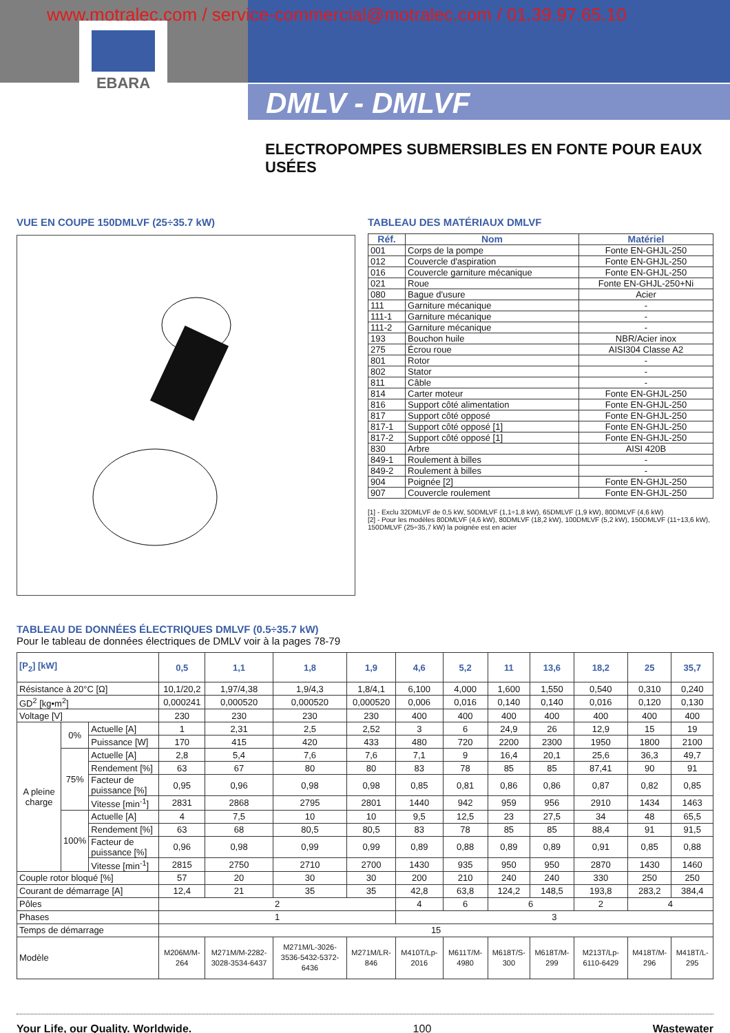www.motralec.com / service-commercial@motralec.com / 01.39.97.65.10
EBARA
DMLV - DMLVF
ELECTROPOMPES SUBMERSIBLES EN FONTE POUR EAUX USÉES
VUE EN COUPE 150DMLVF (25÷35.7 kW) TABLEAU DES MATÉRIAUX DMLVF
| Réf. | Nom | Matériel |
| --- | --- | --- |
| 001 | Corps de la pompe | Fonte EN-GHJL-250 |
| 012 | Couvercle d'aspiration | Fonte EN-GHJL-250 |
| 016 | Couvercle garniture mécanique | Fonte EN-GHJL-250 |
| 021 | Roue | Fonte EN-GHJL-250+Ni |
| 080 | Bague d'usure | Acier |
| 111 | Garniture mécanique | - |
| 111-1 | Garniture mécanique | - |
| 111-2 | Garniture mécanique | - |
| 193 | Bouchon huile | NBR/Acier inox |
| 275 | Écrou roue | AISI304 Classe A2 |
| 801 | Rotor | - |
| 802 | Stator | - |
| 811 | Câble | - |
| 814 | Carter moteur | Fonte EN-GHJL-250 |
| 816 | Support côté alimentation | Fonte EN-GHJL-250 |
| 817 | Support côté opposé | Fonte EN-GHJL-250 |
| 817-1 | Support côté opposé [1] | Fonte EN-GHJL-250 |
| 817-2 | Support côté opposé [1] | Fonte EN-GHJL-250 |
| 830 | Arbre | AISI 420B |
| 849-1 | Roulement à billes | - |
| 849-2 | Roulement à billes | - |
| 904 | Poignée [2] | Fonte EN-GHJL-250 |
| 907 | Couvercle roulement | Fonte EN-GHJL-250 |
[1] - Exclu 32DMLVF de 0,5 kW, 50DMLVF (1,1÷1,8 kW), 65DMLVF (1,9 kW), 80DMLVF (4,6 kW)
[2] - Pour les modèles 80DMLVF (4,6 kW), 80DMLVF (18,2 kW), 100DMLVF (5,2 kW), 150DMLVF (11÷13,6 kW), 150DMLVF (25÷35,7 kW) la poignée est en acier
TABLEAU DE DONNÉES ÉLECTRIQUES DMLVF (0.5÷35.7 kW)
Pour le tableau de données électriques de DMLV voir à la pages 78-79
| [P<sub>2</sub>] [kW] | | | 0,5 | 1,1 | 1,8 | 1,9 | 4,6 | 5,2 | 11 | 13,6 | 18,2 | 25 | 35,7 |
| --- | --- | --- | --- | --- | --- | --- | --- | --- | --- | --- | --- | --- | --- |
| Résistance à 20°C [Ω] | | | 10,1/20,2 | 1,97/4,38 | 1,9/4,3 | 1,8/4,1 | 6,100 | 4,000 | 1,600 | 1,550 | 0,540 | 0,310 | 0,240 |
| GD<sup>2</sup> [kg•m<sup>2</sup>] | | | 0,000241 | 0,000520 | 0,000520 | 0,000520 | 0,006 | 0,016 | 0,140 | 0,140 | 0,016 | 0,120 | 0,130 |
| Voltage [V] | | | 230 | 230 | 230 | 230 | 400 | 400 | 400 | 400 | 400 | 400 | 400 |
| A pleine charge | 0% | Actuelle [A] | 1 | 2,31 | 2,5 | 2,52 | 3 | 6 | 24,9 | 26 | 12,9 | 15 | 19 |
| | | Puissance [W] | 170 | 415 | 420 | 433 | 480 | 720 | 2200 | 2300 | 1950 | 1800 | 2100 |
| | 75% | Actuelle [A] | 2,8 | 5,4 | 7,6 | 7,6 | 7,1 | 9 | 16,4 | 20,1 | 25,6 | 36,3 | 49,7 |
| | | Rendement [%] | 63 | 67 | 80 | 80 | 83 | 78 | 85 | 85 | 87,41 | 90 | 91 |
| | | Facteur de puissance [%] | 0,95 | 0,96 | 0,98 | 0,98 | 0,85 | 0,81 | 0,86 | 0,86 | 0,87 | 0,82 | 0,85 |
| | | Vitesse [min<sup>-1</sup>] | 2831 | 2868 | 2795 | 2801 | 1440 | 942 | 959 | 956 | 2910 | 1434 | 1463 |
| | 100% | Actuelle [A] | 4 | 7,5 | 10 | 10 | 9,5 | 12,5 | 23 | 27,5 | 34 | 48 | 65,5 |
| | | Rendement [%] | 63 | 68 | 80,5 | 80,5 | 83 | 78 | 85 | 85 | 88,4 | 91 | 91,5 |
| | | Facteur de puissance [%] | 0,96 | 0,98 | 0,99 | 0,99 | 0,89 | 0,88 | 0,89 | 0,89 | 0,91 | 0,85 | 0,88 |
| | | Vitesse [min<sup>-1</sup>] | 2815 | 2750 | 2710 | 2700 | 1430 | 935 | 950 | 950 | 2870 | 1430 | 1460 |
| Couple rotor bloqué [%] | | | 57 | 20 | 30 | 30 | 200 | 210 | 240 | 240 | 330 | 250 | 250 |
| Courant de démarrage [A] | | | 12,4 | 21 | 35 | 35 | 42,8 | 63,8 | 124,2 | 148,5 | 193,8 | 283,2 | 384,4 |
| Pôles | | | 2 | | | | 4 | 6 | 6 | | 2 | 4 | |
| Phases | | | 1 | | | | 3 | | | | | | |
| Temps de démarrage | | | 15 | | | | | | | | | | |
| Modèle | | | M206M/M-264 | M271M/M-2282-3028-3534-6437 | M271M/L-3026-3536-5432-5372-6436 | M271M/LR-846 | M410T/Lp-2016 | M611T/M-4980 | M618T/S-300 | M618T/M-299 | M213T/Lp-6110-6429 | M418T/M-296 | M418T/L-295 |
Your Life, our Quality. Worldwide. 100 Wastewater